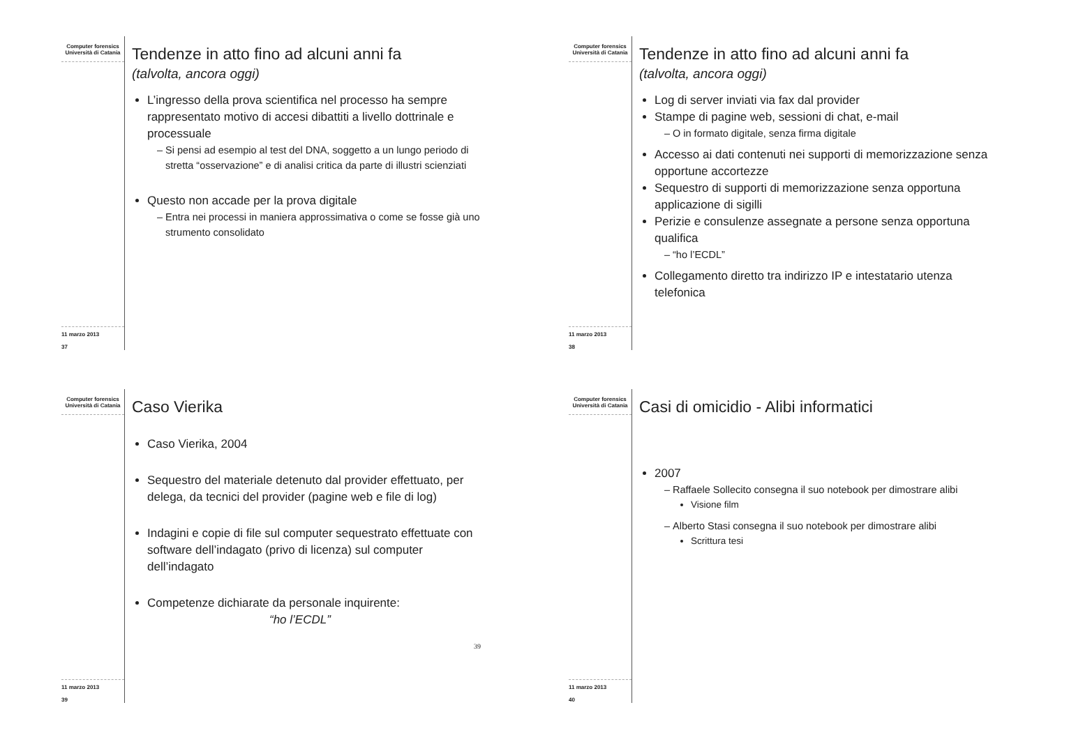Computer forensics
Università di Catania
11 marzo 2013
37
Tendenze in atto fino ad alcuni anni fa
(talvolta, ancora oggi)
L’ingresso della prova scientifica nel processo ha sempre rappresentato motivo di accesi dibattiti a livello dottrinale e processuale
Si pensi ad esempio al test del DNA, soggetto a un lungo periodo di stretta “osservazione” e di analisi critica da parte di illustri scienziati
Questo non accade per la prova digitale
Entra nei processi in maniera approssimativa o come se fosse già uno strumento consolidato
Computer forensics
Università di Catania
11 marzo 2013
38
Tendenze in atto fino ad alcuni anni fa
(talvolta, ancora oggi)
Log di server inviati via fax dal provider
Stampe di pagine web, sessioni di chat, e-mail
O in formato digitale, senza firma digitale
Accesso ai dati contenuti nei supporti di memorizzazione senza opportune accortezze
Sequestro di supporti di memorizzazione senza opportuna applicazione di sigilli
Perizie e consulenze assegnate a persone senza opportuna qualifica
“ho l’ECDL”
Collegamento diretto tra indirizzo IP e intestatario utenza telefonica
Computer forensics
Università di Catania
11 marzo 2013
39
Caso Vierika
Caso Vierika, 2004
Sequestro del materiale detenuto dal provider effettuato, per delega, da tecnici del provider (pagine web e file di log)
Indagini e copie di file sul computer sequestrato effettuate con software dell’indagato (privo di licenza) sul computer dell’indagato
Competenze dichiarate da personale inquirente:
“ho l’ECDL”
39
Computer forensics
Università di Catania
11 marzo 2013
40
Casi di omicidio - Alibi informatici
2007
Raffaele Sollecito consegna il suo notebook per dimostrare alibi
Visione film
Alberto Stasi consegna il suo notebook per dimostrare alibi
Scrittura tesi